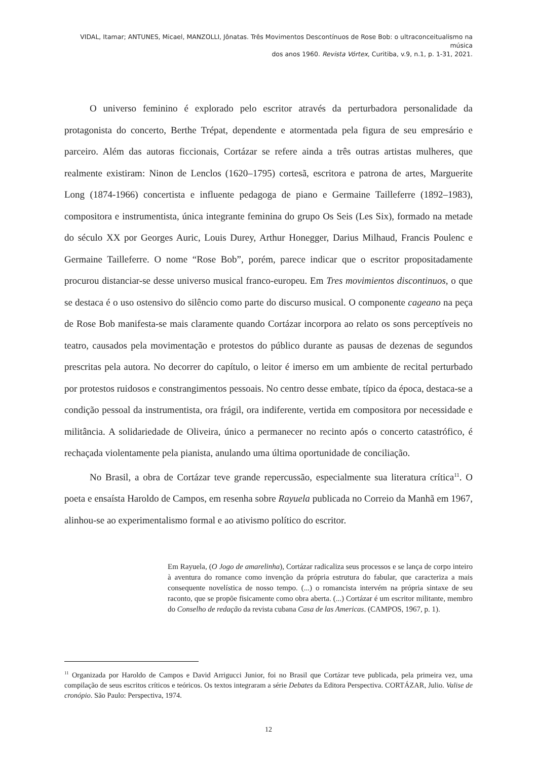VIDAL, Itamar; ANTUNES, Micael, MANZOLLI, Jônatas. Três Movimentos Descontínuos de Rose Bob: o ultraconceitualismo na música
dos anos 1960. Revista Vórtex, Curitiba, v.9, n.1, p. 1-31, 2021.
O universo feminino é explorado pelo escritor através da perturbadora personalidade da protagonista do concerto, Berthe Trépat, dependente e atormentada pela figura de seu empresário e parceiro. Além das autoras ficcionais, Cortázar se refere ainda a três outras artistas mulheres, que realmente existiram: Ninon de Lenclos (1620–1795) cortesã, escritora e patrona de artes, Marguerite Long (1874-1966) concertista e influente pedagoga de piano e Germaine Tailleferre (1892–1983), compositora e instrumentista, única integrante feminina do grupo Os Seis (Les Six), formado na metade do século XX por Georges Auric, Louis Durey, Arthur Honegger, Darius Milhaud, Francis Poulenc e Germaine Tailleferre. O nome “Rose Bob”, porém, parece indicar que o escritor propositadamente procurou distanciar-se desse universo musical franco-europeu. Em Tres movimientos discontinuos, o que se destaca é o uso ostensivo do silêncio como parte do discurso musical. O componente cageano na peça de Rose Bob manifesta-se mais claramente quando Cortázar incorpora ao relato os sons perceptíveis no teatro, causados pela movimentação e protestos do público durante as pausas de dezenas de segundos prescritas pela autora. No decorrer do capítulo, o leitor é imerso em um ambiente de recital perturbado por protestos ruidosos e constrangimentos pessoais. No centro desse embate, típico da época, destaca-se a condição pessoal da instrumentista, ora frágil, ora indiferente, vertida em compositora por necessidade e militância. A solidariedade de Oliveira, único a permanecer no recinto após o concerto catastrófico, é rechaçada violentamente pela pianista, anulando uma última oportunidade de conciliação.
No Brasil, a obra de Cortázar teve grande repercussão, especialmente sua literatura crítica<sup>11</sup>. O poeta e ensaísta Haroldo de Campos, em resenha sobre Rayuela publicada no Correio da Manhã em 1967, alinhou-se ao experimentalismo formal e ao ativismo político do escritor.
Em Rayuela, (O Jogo de amarelinha), Cortázar radicaliza seus processos e se lança de corpo inteiro à aventura do romance como invenção da própria estrutura do fabular, que caracteriza a mais consequente novelística de nosso tempo. (...) o romancista intervém na própria sintaxe de seu raconto, que se propõe fisicamente como obra aberta. (...) Cortázar é um escritor militante, membro do Conselho de redação da revista cubana Casa de las Americas. (CAMPOS, 1967, p. 1).
<sup>11</sup> Organizada por Haroldo de Campos e David Arrigucci Junior, foi no Brasil que Cortázar teve publicada, pela primeira vez, uma compilação de seus escritos críticos e teóricos. Os textos integraram a série Debates da Editora Perspectiva. CORTÁZAR, Julio. Valise de cronópio. São Paulo: Perspectiva, 1974.
12